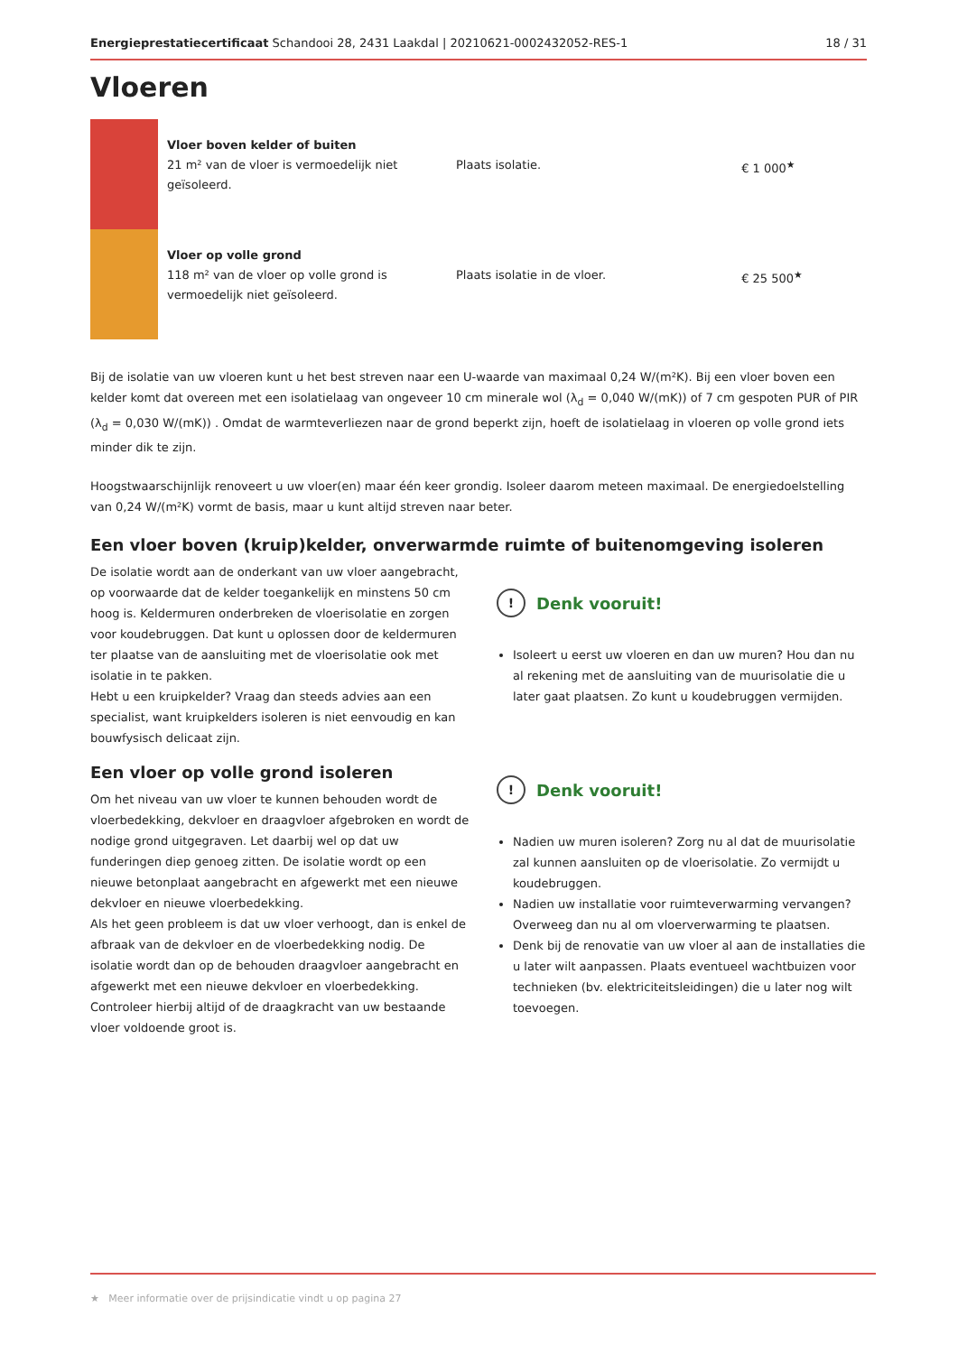Energieprestatiecertificaat Schandooi 28, 2431 Laakdal | 20210621-0002432052-RES-1 18 / 31
Vloeren
| | Vloer boven kelder of buiten 21 m² van de vloer is vermoedelijk niet geïsoleerd. | Plaats isolatie. | € 1 000<sup>★</sup> |
| | Vloer op volle grond 118 m² van de vloer op volle grond is vermoedelijk niet geïsoleerd. | Plaats isolatie in de vloer. | € 25 500<sup>★</sup> |
Bij de isolatie van uw vloeren kunt u het best streven naar een U-waarde van maximaal 0,24 W/(m²K). Bij een vloer boven een kelder komt dat overeen met een isolatielaag van ongeveer 10 cm minerale wol (λ<sub>d</sub> = 0,040 W/(mK)) of 7 cm gespoten PUR of PIR (λ<sub>d</sub> = 0,030 W/(mK)) . Omdat de warmteverliezen naar de grond beperkt zijn, hoeft de isolatielaag in vloeren op volle grond iets minder dik te zijn.
Hoogstwaarschijnlijk renoveert u uw vloer(en) maar één keer grondig. Isoleer daarom meteen maximaal. De energiedoelstelling van 0,24 W/(m²K) vormt de basis, maar u kunt altijd streven naar beter.
Een vloer boven (kruip)kelder, onverwarmde ruimte of buitenomgeving isoleren
De isolatie wordt aan de onderkant van uw vloer aangebracht, op voorwaarde dat de kelder toegankelijk en minstens 50 cm hoog is. Keldermuren onderbreken de vloerisolatie en zorgen voor koudebruggen. Dat kunt u oplossen door de keldermuren ter plaatse van de aansluiting met de vloerisolatie ook met isolatie in te pakken.
Hebt u een kruipkelder? Vraag dan steeds advies aan een specialist, want kruipkelders isoleren is niet eenvoudig en kan bouwfysisch delicaat zijn.
! Denk vooruit!
Isoleert u eerst uw vloeren en dan uw muren? Hou dan nu al rekening met de aansluiting van de muurisolatie die u later gaat plaatsen. Zo kunt u koudebruggen vermijden.
Een vloer op volle grond isoleren
Om het niveau van uw vloer te kunnen behouden wordt de vloerbedekking, dekvloer en draagvloer afgebroken en wordt de nodige grond uitgegraven. Let daarbij wel op dat uw funderingen diep genoeg zitten. De isolatie wordt op een nieuwe betonplaat aangebracht en afgewerkt met een nieuwe dekvloer en nieuwe vloerbedekking.
Als het geen probleem is dat uw vloer verhoogt, dan is enkel de afbraak van de dekvloer en de vloerbedekking nodig. De isolatie wordt dan op de behouden draagvloer aangebracht en afgewerkt met een nieuwe dekvloer en vloerbedekking. Controleer hierbij altijd of de draagkracht van uw bestaande vloer voldoende groot is.
! Denk vooruit!
Nadien uw muren isoleren? Zorg nu al dat de muurisolatie zal kunnen aansluiten op de vloerisolatie. Zo vermijdt u koudebruggen.
Nadien uw installatie voor ruimteverwarming vervangen? Overweeg dan nu al om vloerverwarming te plaatsen.
Denk bij de renovatie van uw vloer al aan de installaties die u later wilt aanpassen. Plaats eventueel wachtbuizen voor technieken (bv. elektriciteitsleidingen) die u later nog wilt toevoegen.
★ Meer informatie over de prijsindicatie vindt u op pagina 27